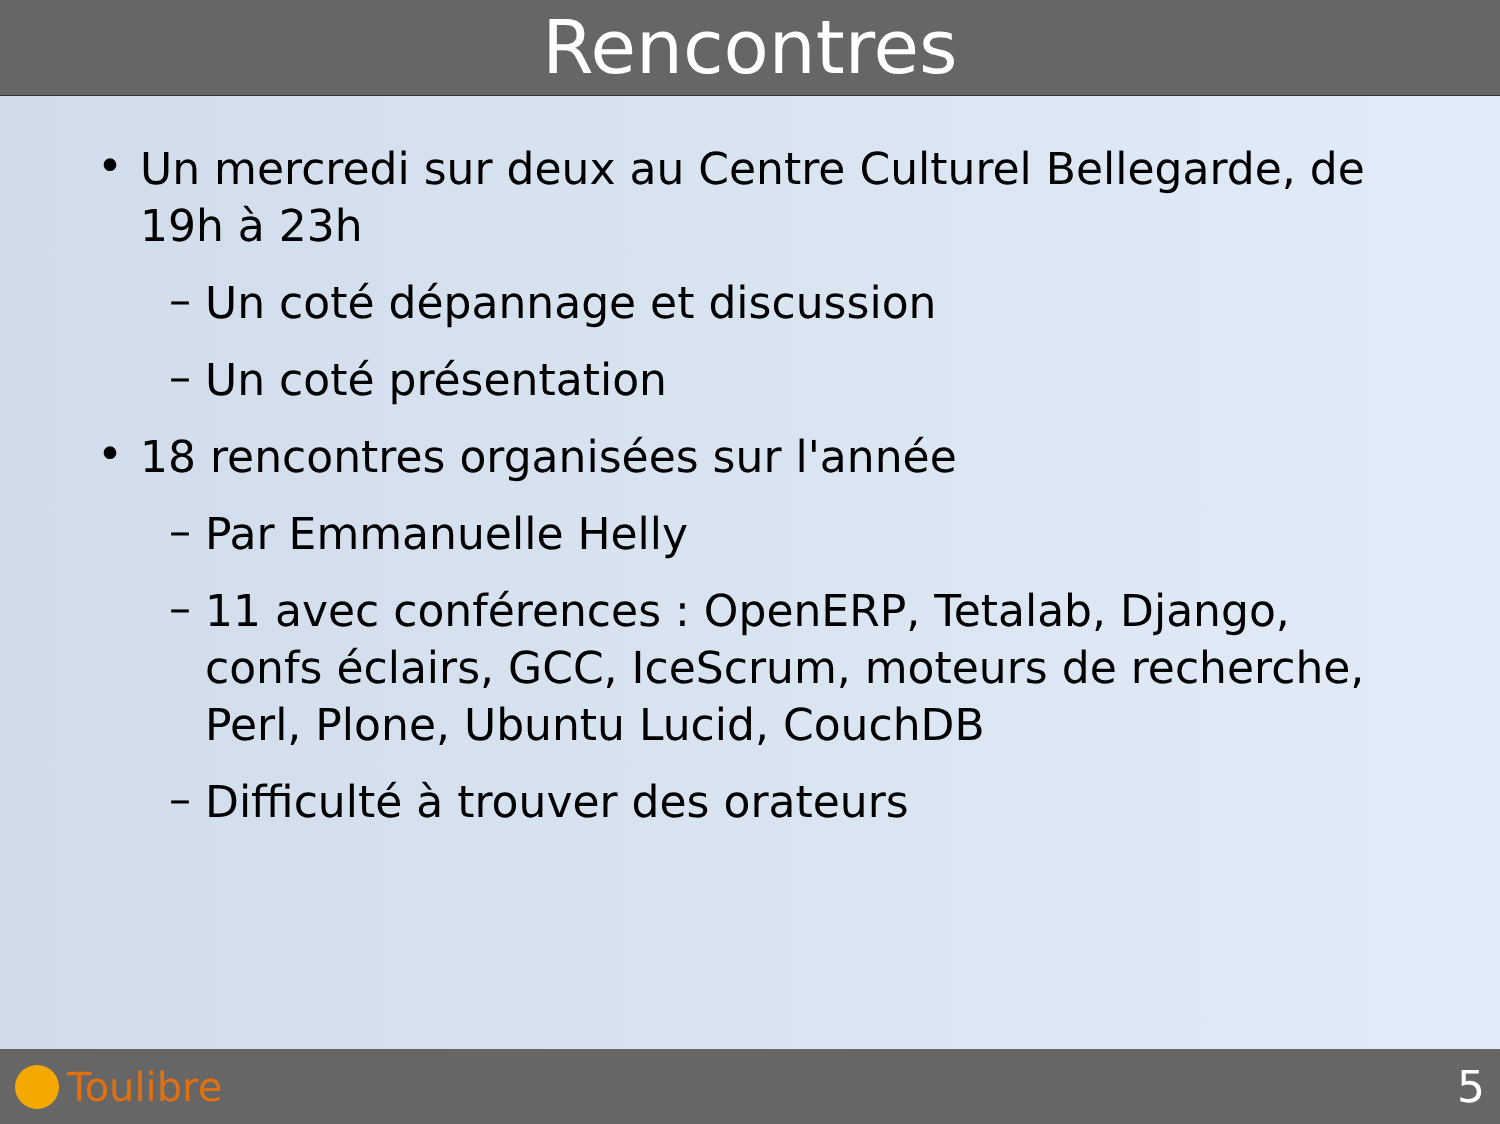Rencontres
•
Un mercredi sur deux au Centre Culturel Bellegarde, de 19h à 23h
–
Un coté dépannage et discussion
–
Un coté présentation
•
18 rencontres organisées sur l'année
–
Par Emmanuelle Helly
–
11 avec conférences : OpenERP, Tetalab, Django, confs éclairs, GCC, IceScrum, moteurs de recherche, Perl, Plone, Ubuntu Lucid, CouchDB
–
Difficulté à trouver des orateurs
Toulibre 5